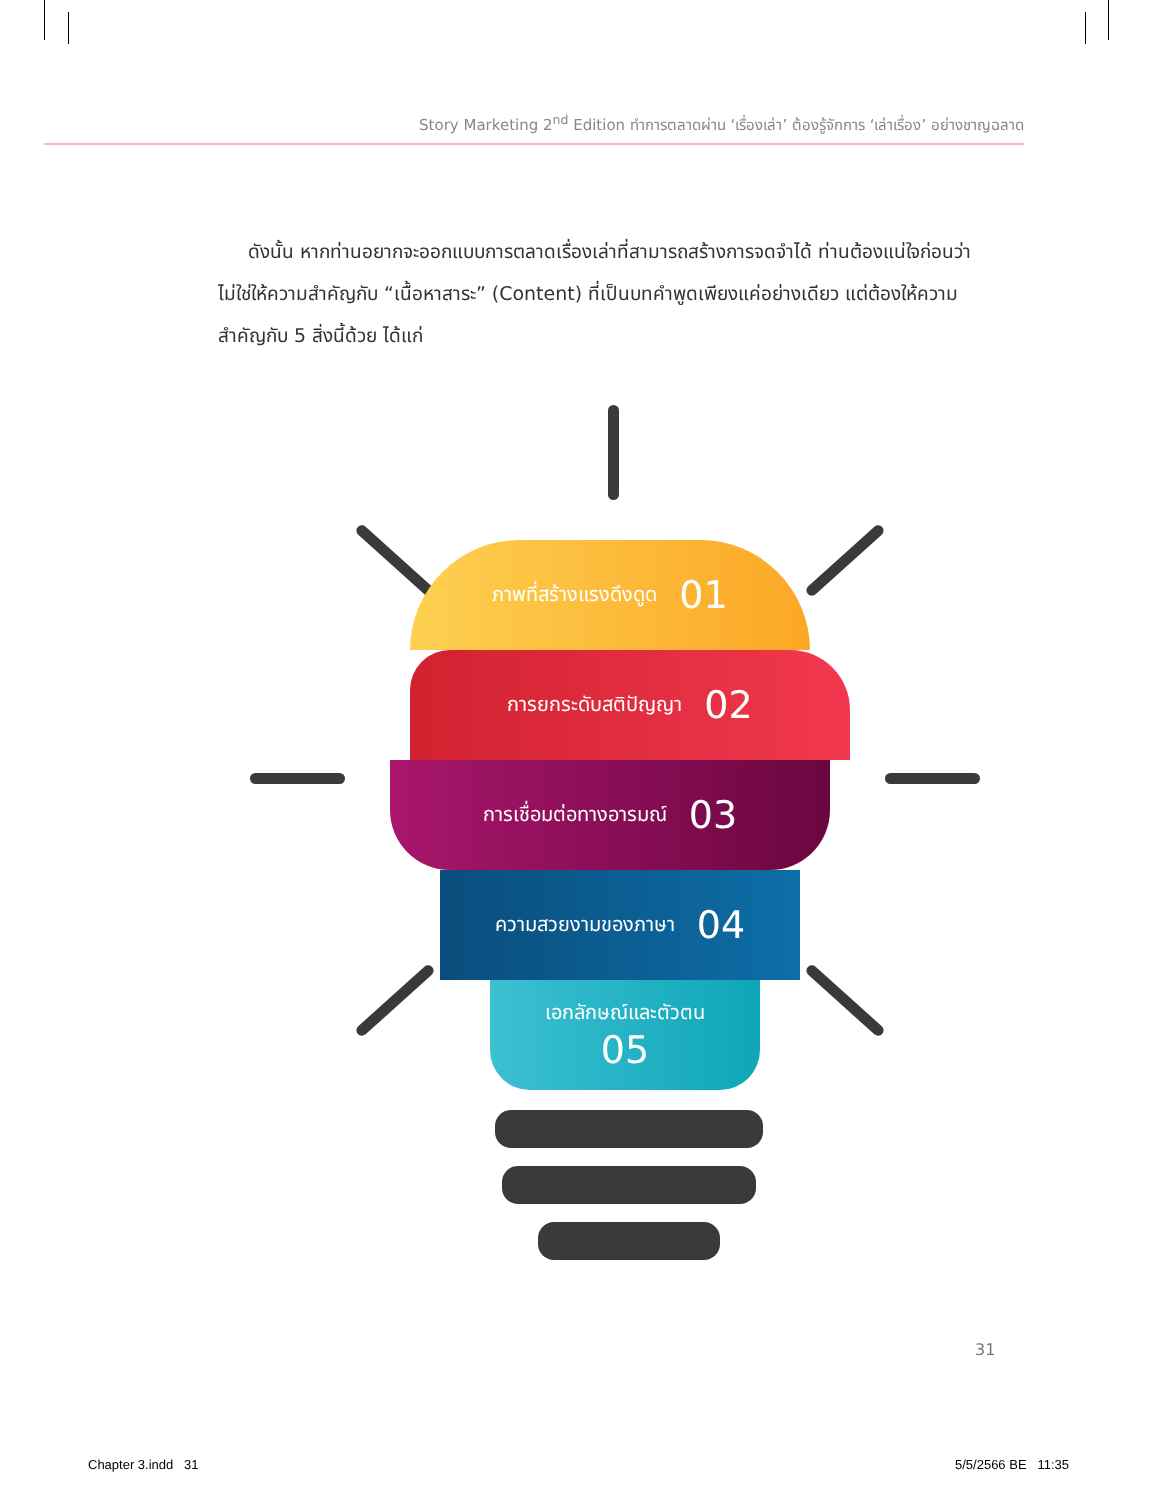Story Marketing 2<sup>nd</sup> Edition ทำการตลาดผ่าน ‘เรื่องเล่า’ ต้องรู้จักการ ‘เล่าเรื่อง’ อย่างชาญฉลาด
ดังนั้น หากท่านอยากจะออกแบบการตลาดเรื่องเล่าที่สามารถสร้างการจดจำได้ ท่านต้องแน่ใจก่อนว่า ไม่ใช่ให้ความสำคัญกับ “เนื้อหาสาระ” (Content) ที่เป็นบทคำพูดเพียงแค่อย่างเดียว แต่ต้องให้ความสำคัญกับ 5 สิ่งนี้ด้วย ได้แก่
ภาพที่สร้างแรงดึงดูด 01
การยกระดับสติปัญญา 02
การเชื่อมต่อทางอารมณ์ 03
ความสวยงามของภาษา 04
เอกลักษณ์และตัวตน
05
31
Chapter 3.indd 31 5/5/2566 BE 11:35